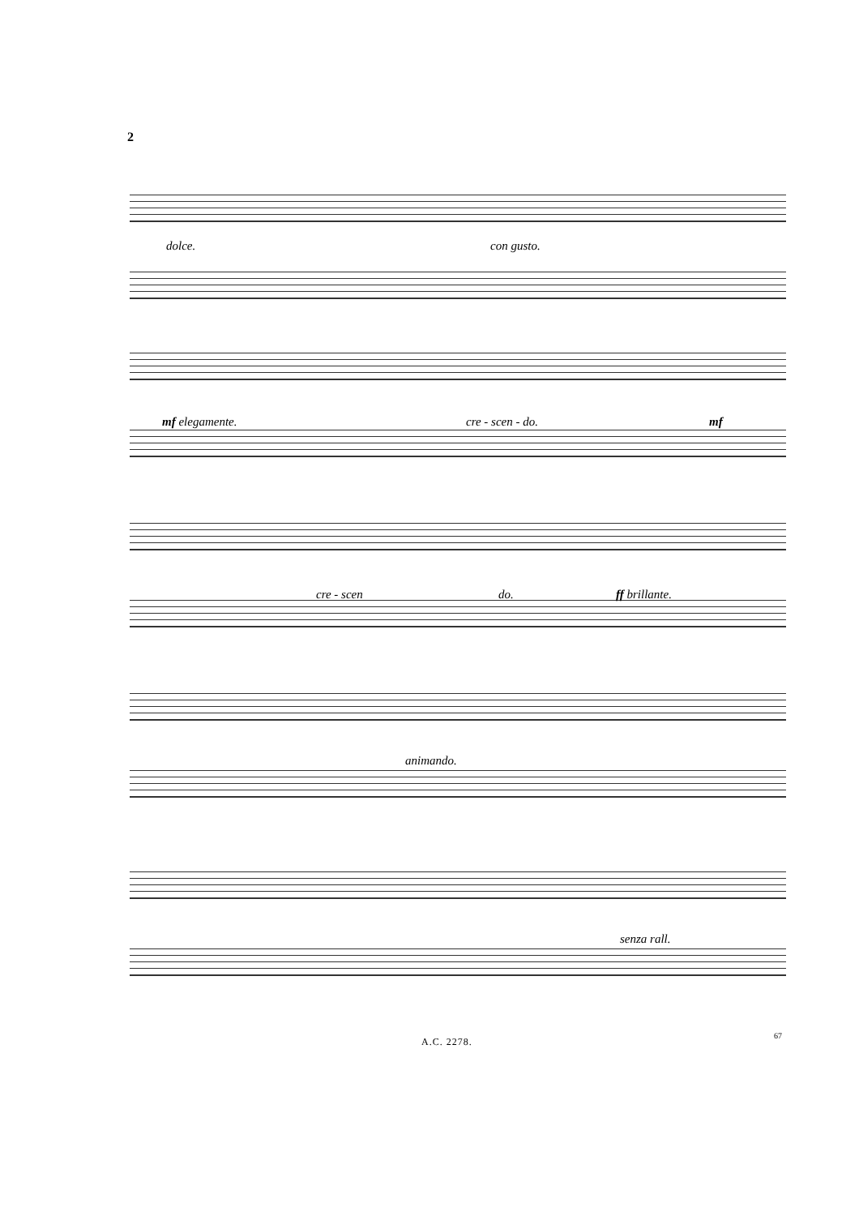2
dolce. con gusto.
mf elegamente. cre - scen - do. mf
cre - scen do. ff brillante.
animando.
senza rall.
A.C. 2278.
67